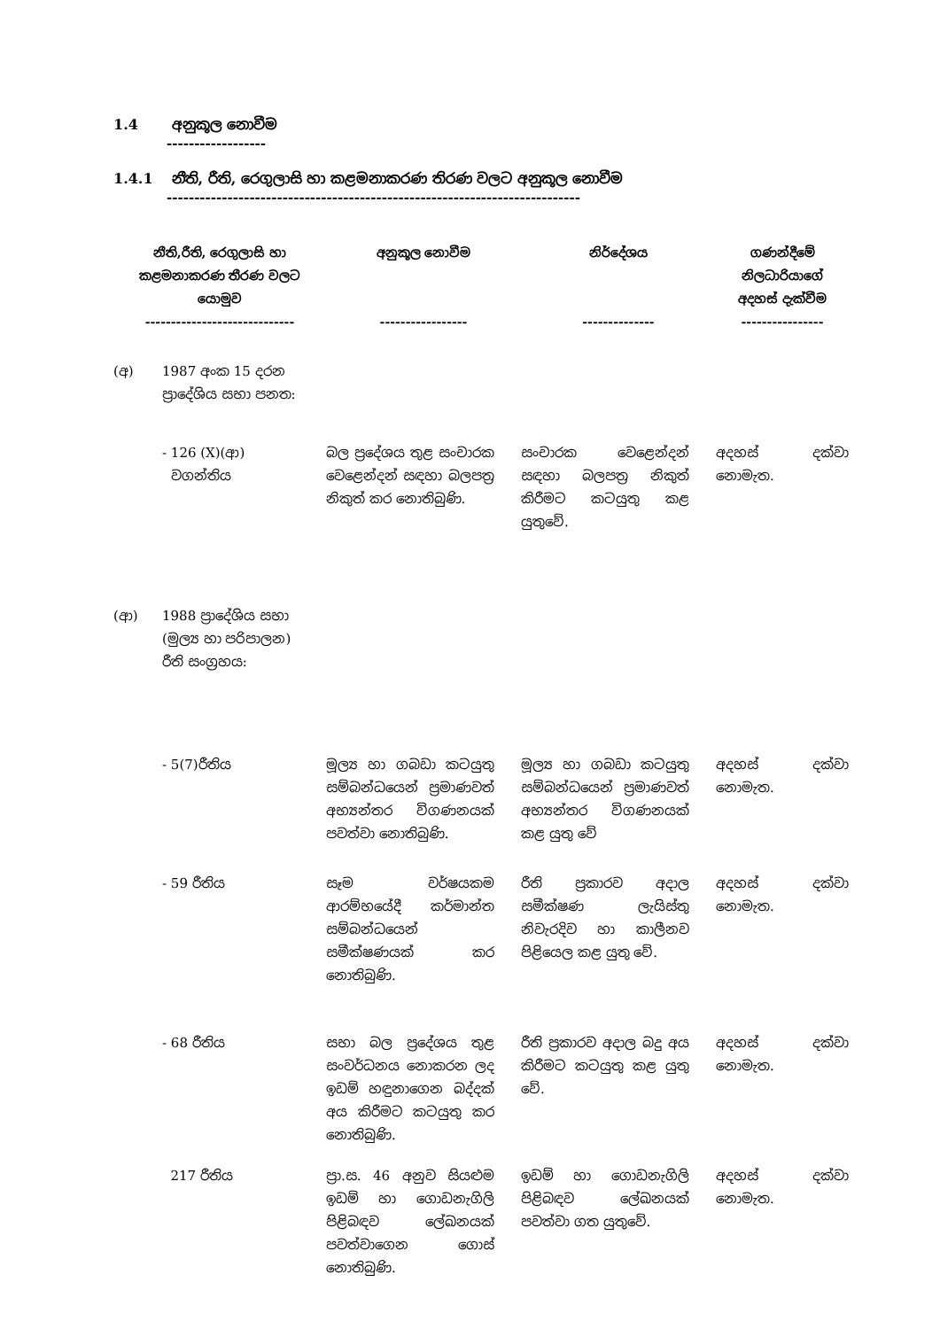1.4 අනුකූල නොවීම
------------------
1.4.1 නීති, රීති, රෙගුලාසි හා කළමනාකරණ තිරණ වලට අනුකූල නොවීම
---------------------------------------------------------------------------
| නීති,රීති, රෙගුලාසි හා කළමනාකරණ තීරණ වලට යොමුව ----------------------------- | | අනුකූල නොවීම ----------------- | නිර්දේශය -------------- | ගණන්දීමේ නිලධාරියාගේ අදහස් දැක්වීම ---------------- |
| --- | --- | --- | --- | --- |
| (අ) | 1987 අංක 15 දරන ප්‍රාදේශිය සභා පනත: | | | |
| | - 126 (X)(ආ) වගන්තිය | බල ප්‍රදේශය තුළ සංචාරක වෙළෙන්දන් සඳහා බලපත්‍ර නිකුත් කර නොතිබුණි. | සංචාරක වෙළෙන්දන් සඳහා බලපත්‍ර නිකුත් කිරීමට කටයුතු කළ යුතුවේ. | අදහස් දක්වා නොමැත. |
| (ආ) | 1988 ප්‍රාදේශිය සභා (මුල්‍ය හා පරිපාලන) රීති සංග්‍රහය: | | | |
| | - 5(7)රීතිය | මූල්‍ය හා ගබඩා කටයුතු සම්බන්ධයෙන් ප්‍රමාණවත් අභ්‍යන්තර විගණනයක් පවත්වා නොතිබුණි. | මූල්‍ය හා ගබඩා කටයුතු සම්බන්ධයෙන් ප්‍රමාණවත් අභ්‍යන්තර විගණනයක් කළ යුතු වේ | අදහස් දක්වා නොමැත. |
| | - 59 රීතිය | සෑම වර්ෂයකම ආරම්භයේදී කර්මාන්ත සම්බන්ධයෙන් සමීක්ෂණයක් කර නොතිබුණි. | රීති ප්‍රකාරව අදාල සමීක්ෂණ ලැයිස්තු නිවැරදිව හා කාලීනව පිළියෙල කළ යුතු වේ. | අදහස් දක්වා නොමැත. |
| | - 68 රීතිය | සභා බල ප්‍රදේශය තුළ සංවර්ධනය නොකරන ලද ඉඩම් හඳුනාගෙන බද්දක් අය කිරීමට කටයුතු කර නොතිබුණි. | රීති ප්‍රකාරව අදාල බදු අය කිරීමට කටයුතු කළ යුතු වේ. | අදහස් දක්වා නොමැත. |
| | 217 රීතිය | ප්‍රා.ස. 46 අනුව සියළුම ඉඩම් හා ගොඩනැගිලි පිළිබඳව ලේඛනයක් පවත්වාගෙන ගොස් නොතිබුණි. | ඉඩම් හා ගොඩනැගිලි පිළිබඳව ලේඛනයක් පවත්වා ගත යුතුවේ. | අදහස් දක්වා නොමැත. |